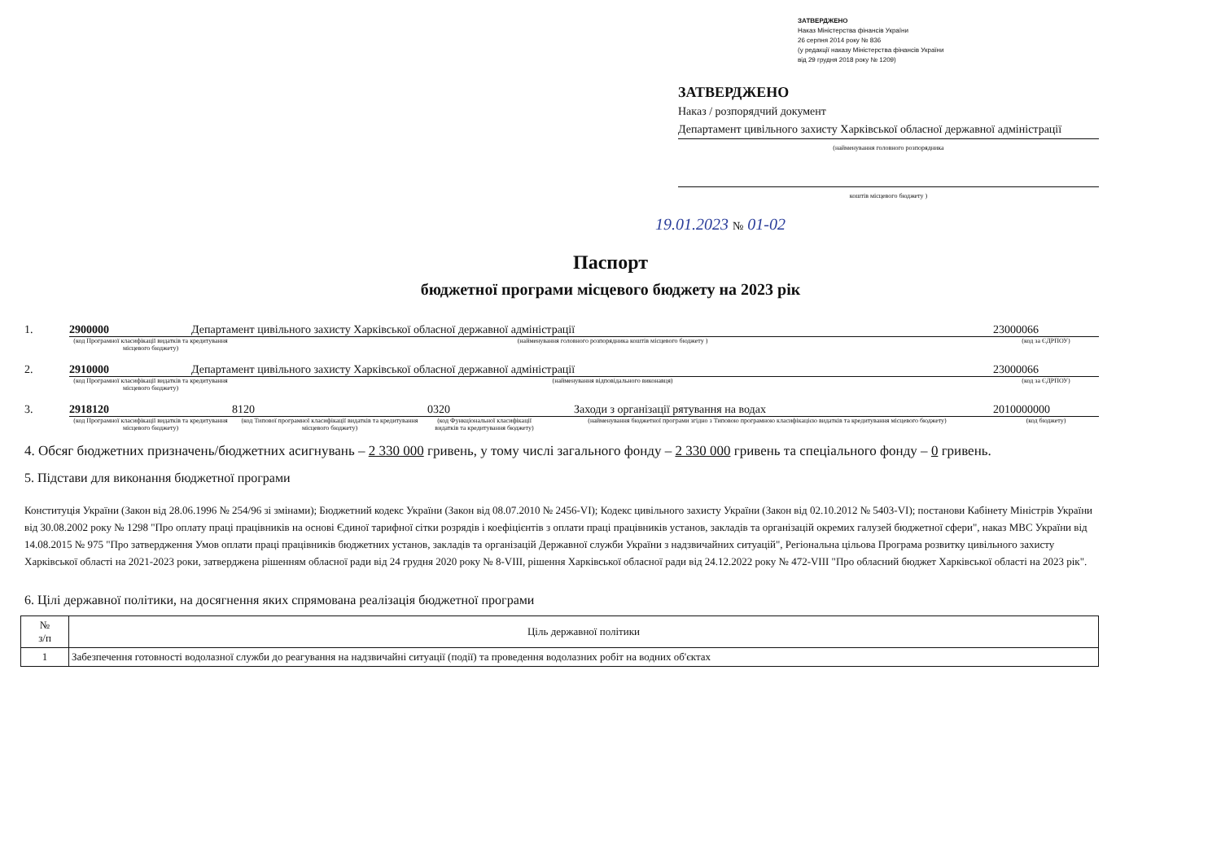ЗАТВЕРДЖЕНО
Наказ Міністерства фінансів України
26 серпня 2014 року № 836
(у редакції наказу Міністерства фінансів України
від 29 грудня 2018 року № 1209)
ЗАТВЕРДЖЕНО
Наказ / розпорядчий документ
Департамент цивільного захисту Харківської обласної державної адміністрації
(найменування головного розпорядника
коштів місцевого бюджету )
19.01.2023 № 01-02
Паспорт
бюджетної програми місцевого бюджету на 2023 рік
1. 2900000 Департамент цивільного захисту Харківської обласної державної адміністрації 23000066
(код Програмної класифікації видатків та кредитування місцевого бюджету) (найменування головного розпорядника коштів місцевого бюджету ) (код за ЄДРПОУ)
2. 2910000 Департамент цивільного захисту Харківської обласної державної адміністрації 23000066
(код Програмної класифікації видатків та кредитування місцевого бюджету) (найменування відповідального виконавця) (код за ЄДРПОУ)
3. 2918120 8120 0320 Заходи з організації рятування на водах 2010000000
(код Програмної класифікації видатків та кредитування місцевого бюджету) (код Типової програмної класифікації видатків та кредитування місцевого бюджету) (код Функціональної класифікації видатків та кредитування бюджету) (найменування бюджетної програми згідно з Типовою програмною класифікацією видатків та кредитування місцевого бюджету) (код бюджету)
4. Обсяг бюджетних призначень/бюджетних асигнувань – 2 330 000 гривень, у тому числі загального фонду – 2 330 000 гривень та спеціального фонду – 0 гривень.
5. Підстави для виконання бюджетної програми
Конституція України (Закон від 28.06.1996 № 254/96 зі змінами); Бюджетний кодекс України (Закон від 08.07.2010 № 2456-VI); Кодекс цивільного захисту України (Закон від 02.10.2012 № 5403-VI); постанови Кабінету Міністрів України від 30.08.2002 року № 1298 "Про оплату праці працівників на основі Єдиної тарифної сітки розрядів і коефіцієнтів з оплати праці працівників установ, закладів та організацій окремих галузей бюджетної сфери", наказ МВС України від 14.08.2015 № 975 "Про затвердження Умов оплати праці працівників бюджетних установ, закладів та організацій Державної служби України з надзвичайних ситуацій", Регіональна цільова Програма розвитку цивільного захисту Харківської області на 2021-2023 роки, затверджена рішенням обласної ради від 24 грудня 2020 року № 8-VIII, рішення Харківської обласної ради від 24.12.2022 року № 472-VIII "Про обласний бюджет Харківської області на 2023 рік".
6. Цілі державної політики, на досягнення яких спрямована реалізація бюджетної програми
| № з/п | Ціль державної політики |
| --- | --- |
| 1 | Забезпечення готовності водолазної служби до реагування на надзвичайні ситуації (події) та проведення водолазних робіт на водних об'єктах |